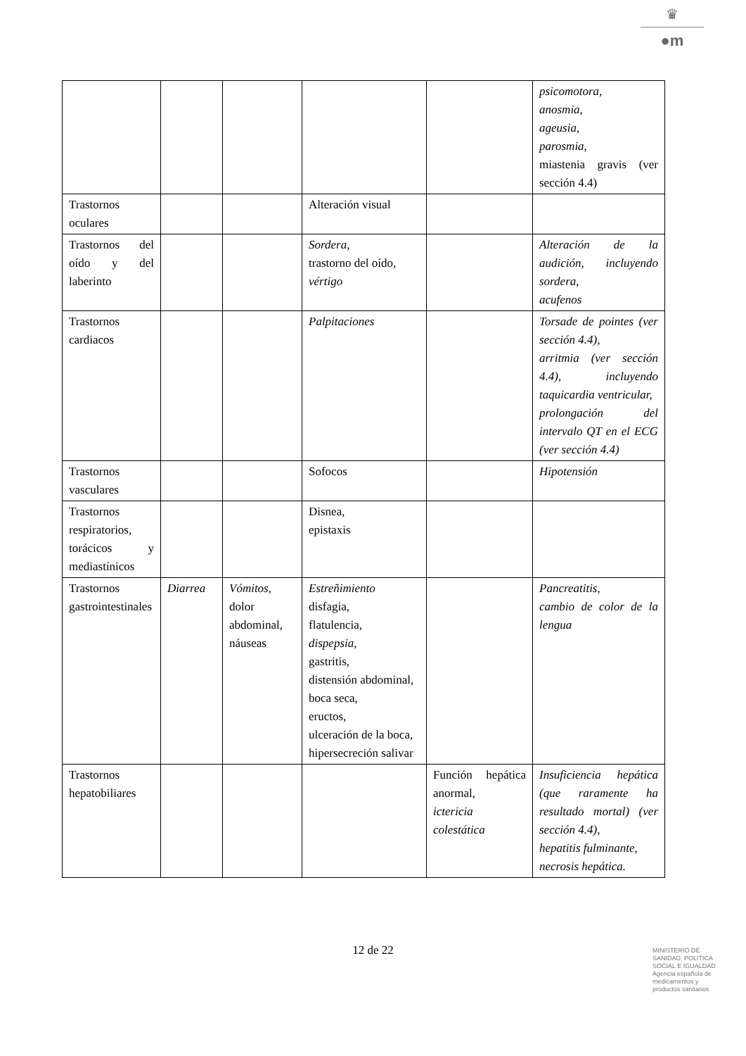♛
●m
| | | | | | psicomotora , anosmia, ageusia, parosmia , miastenia gravis (ver sección 4.4) |
| Trastornos oculares | | | Alteración visual | | |
| Trastornos del oído y del laberinto | | | Sordera, trastorno del oído, vértigo | | Alteración de la audición, incluyendo sordera, acufenos |
| Trastornos cardiacos | | | Palpitaciones | | Torsade de pointes (ver sección 4.4), arritmia (ver sección 4.4), incluyendo taquicardia ventricular, prolongación del intervalo QT en el ECG (ver sección 4.4) |
| Trastornos vasculares | | | Sofocos | | Hipotensión |
| Trastornos respiratorios, torácicos y mediastínicos | | | Disnea, epistaxis | | |
| Trastornos gastrointestinales | Diarrea | Vómitos , dolor abdominal, náuseas | Estreñimiento disfagia, flatulencia, dispepsia , gastritis, distensión abdominal, boca seca, eructos, ulceración de la boca, hipersecreción salivar | | Pancreatitis , cambio de color de la lengua |
| Trastornos hepatobiliares | | | | Función hepática anormal, ictericia colestática | Insuficiencia hepática (que raramente ha resultado mortal) (ver sección 4.4), hepatitis fulminante, necrosis hepática. |
12 de 22
MINISTERIO DE
SANIDAD, POLITICA
SOCIAL E IGUALDAD
Agencia española de
medicamentos y
productos sanitarios